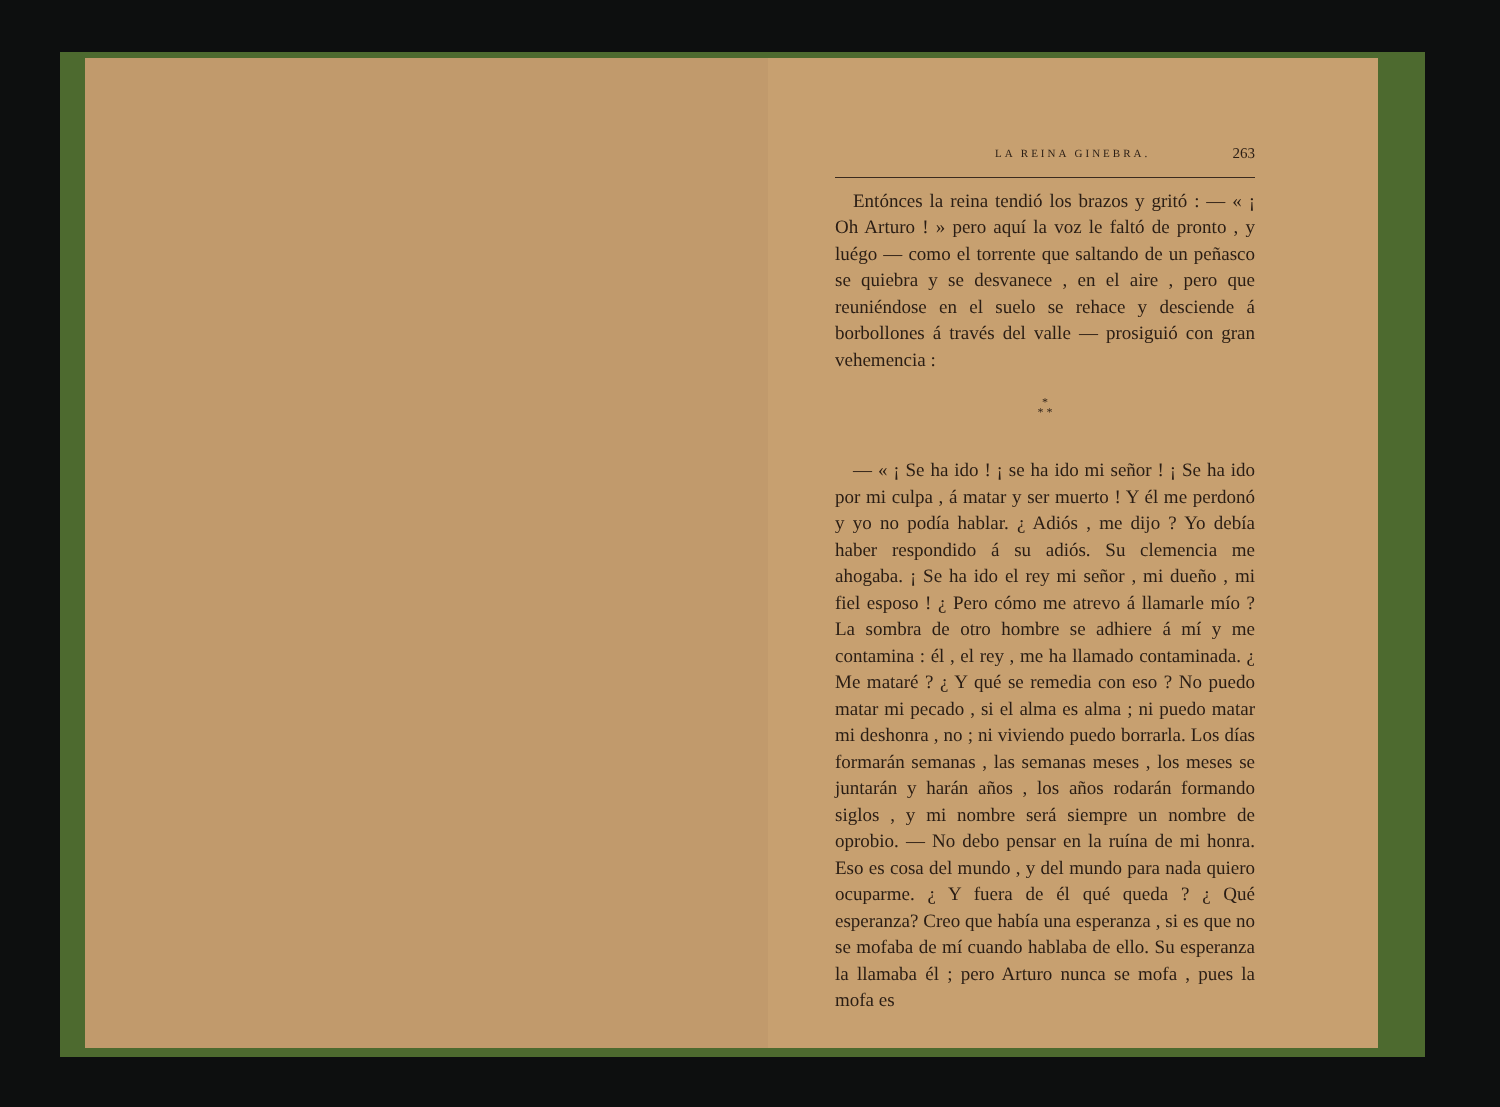LA REINA GINEBRA. 263
Entónces la reina tendió los brazos y gritó : — « ¡ Oh Arturo ! » pero aquí la voz le faltó de pronto , y luégo — como el torrente que saltando de un peñasco se quiebra y se desvanece , en el aire , pero que reuniéndose en el suelo se rehace y desciende á borbollones á través del valle — prosiguió con gran vehemencia :
*
* *
— « ¡ Se ha ido ! ¡ se ha ido mi señor ! ¡ Se ha ido por mi culpa , á matar y ser muerto ! Y él me perdonó y yo no podía hablar. ¿ Adiós , me dijo ? Yo debía haber respondido á su adiós. Su clemencia me ahogaba. ¡ Se ha ido el rey mi señor , mi dueño , mi fiel esposo ! ¿ Pero cómo me atrevo á llamarle mío ? La sombra de otro hombre se adhiere á mí y me contamina : él , el rey , me ha llamado contaminada. ¿ Me mataré ? ¿ Y qué se remedia con eso ? No puedo matar mi pecado , si el alma es alma ; ni puedo matar mi deshonra , no ; ni viviendo puedo borrarla. Los días formarán semanas , las semanas meses , los meses se juntarán y harán años , los años rodarán formando siglos , y mi nombre será siempre un nombre de oprobio. — No debo pensar en la ruína de mi honra. Eso es cosa del mundo , y del mundo para nada quiero ocuparme. ¿ Y fuera de él qué queda ? ¿ Qué esperanza? Creo que había una esperanza , si es que no se mofaba de mí cuando hablaba de ello. Su esperanza la llamaba él ; pero Arturo nunca se mofa , pues la mofa es